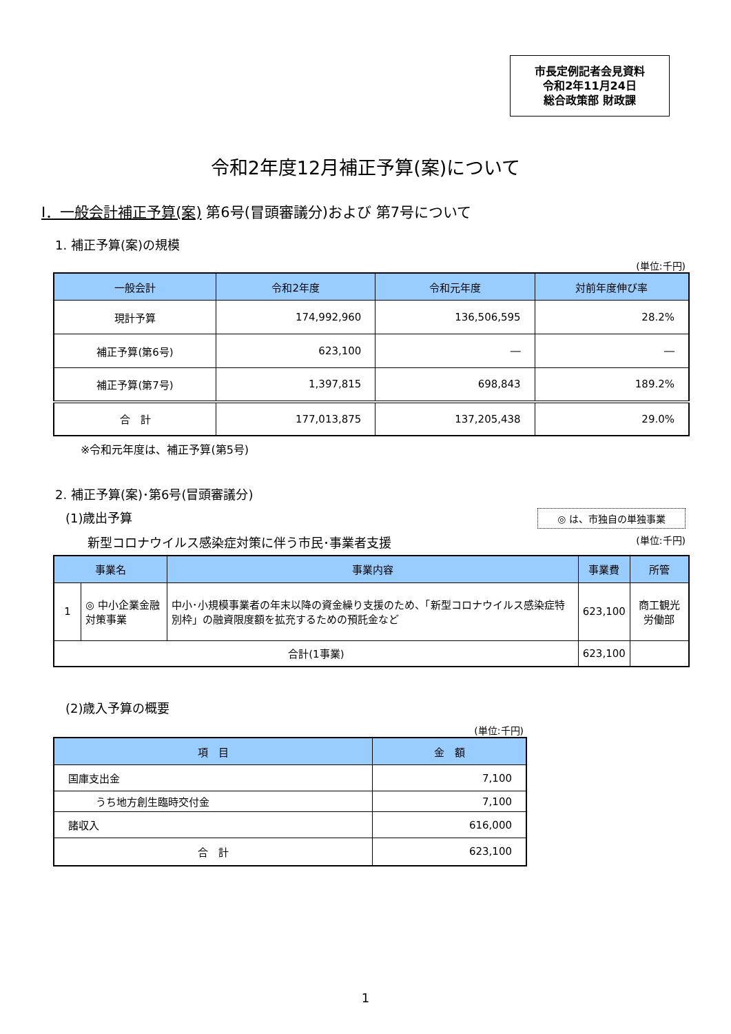市長定例記者会見資料
令和2年11月24日
総合政策部 財政課
令和2年度12月補正予算(案)について
Ⅰ．一般会計補正予算(案) 第6号(冒頭審議分)および 第7号について
1. 補正予算(案)の規模
(単位:千円)
| 一般会計 | 令和2年度 | 令和元年度 | 対前年度伸び率 |
| --- | --- | --- | --- |
| 現計予算 | 174,992,960 | 136,506,595 | 28.2% |
| 補正予算(第6号) | 623,100 | ― | ― |
| 補正予算(第7号) | 1,397,815 | 698,843 | 189.2% |
| 合 計 | 177,013,875 | 137,205,438 | 29.0% |
※令和元年度は、補正予算(第5号)
2. 補正予算(案)･第6号(冒頭審議分)
(1)歳出予算
◎ は、市独自の単独事業
新型コロナウイルス感染症対策に伴う市民･事業者支援 (単位:千円)
| 事業名 | | 事業内容 | 事業費 | 所管 |
| --- | --- | --- | --- | --- |
| 1 | ◎ 中小企業金融対策事業 | 中小･小規模事業者の年末以降の資金繰り支援のため、「新型コロナウイルス感染症特別枠」の融資限度額を拡充するための預託金など | 623,100 | 商工観光労働部 |
| 合計(1事業) | | | 623,100 | |
(2)歳入予算の概要
(単位:千円)
| 項 目 | 金 額 |
| --- | --- |
| 国庫支出金 | 7,100 |
| うち地方創生臨時交付金 | 7,100 |
| 諸収入 | 616,000 |
| 合 計 | 623,100 |
1